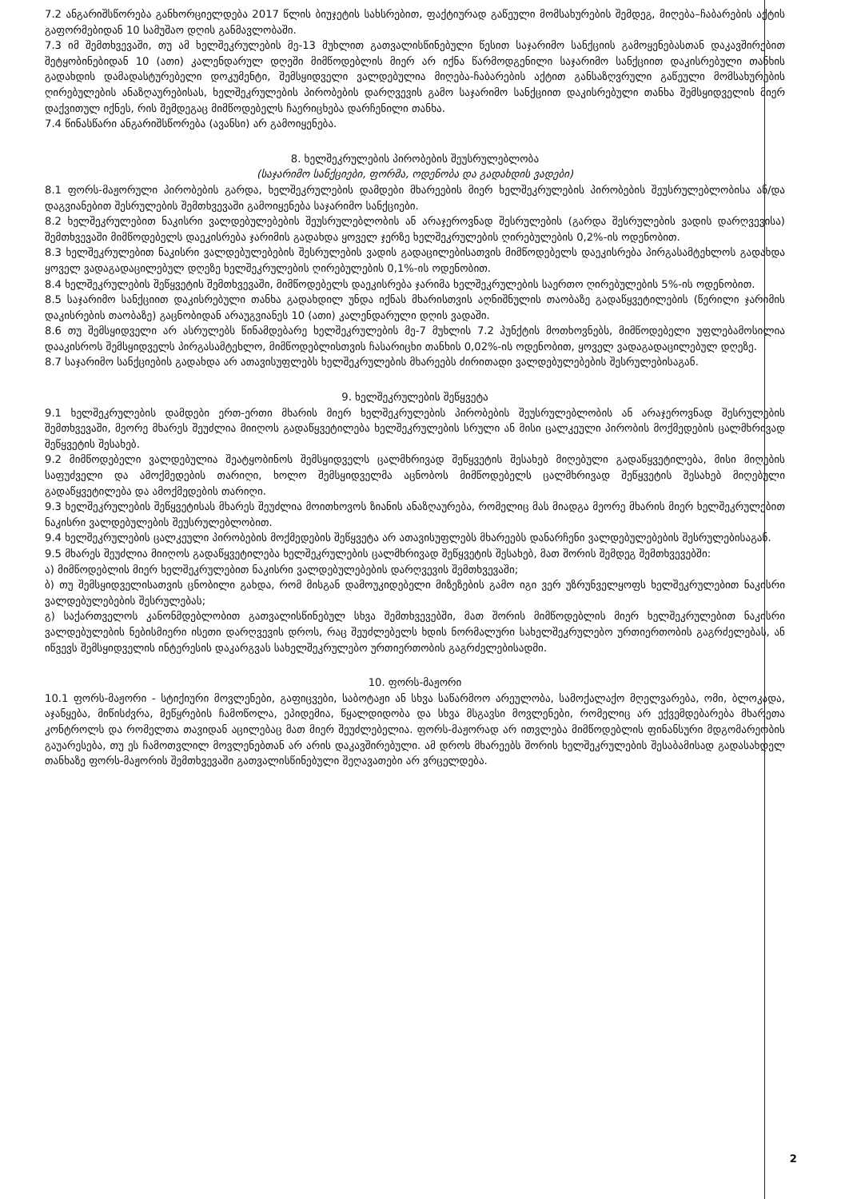7.2 ანგარიშსწორება განხორციელდება 2017 წლის ბიუჯეტის სახსრებით, ფაქტიურად გაწეული მომსახურების შემდეგ, მიღება–ჩაბარების აქტის გაფორმებიდან 10 სამუშაო დღის განმავლობაში.
7.3 იმ შემთხვევაში, თუ ამ ხელშეკრულების მე-13 მუხლით გათვალისწინებული წესით საჯარიმო სანქციის გამოყენებასთან დაკავშირებით შეტყობინებიდან 10 (ათი) კალენდარულ დღეში მიმწოდებლის მიერ არ იქნა წარმოდგენილი საჯარიმო სანქციით დაკისრებული თანხის გადახდის დამადასტურებელი დოკუმენტი, შემსყიდველი ვალდებულია მიღება-ჩაბარების აქტით განსაზღვრული გაწეული მომსახურების ღირებულების ანაზღაურებისას, ხელშეკრულების პირობების დარღვევის გამო საჯარიმო სანქციით დაკისრებული თანხა შემსყიდველის მიერ დაქვითულ იქნეს, რის შემდეგაც მიმწოდებელს ჩაერიცხება დარჩენილი თანხა.
7.4 წინასწარი ანგარიშსწორება (ავანსი) არ გამოიყენება.
8. ხელშეკრულების პირობების შეუსრულებლობა
(საჯარიმო სანქციები, ფორმა, ოდენობა და გადახდის ვადები)
8.1 ფორს-მაჟორული პირობების გარდა, ხელშეკრულების დამდები მხარეების მიერ ხელშეკრულების პირობების შეუსრულებლობისა ან/და დაგვიანებით შესრულების შემთხვევაში გამოიყენება საჯარიმო სანქციები.
8.2 ხელშეკრულებით ნაკისრი ვალდებულებების შეუსრულებლობის ან არაჯეროვნად შესრულების (გარდა შესრულების ვადის დარღვევისა) შემთხვევაში მიმწოდებელს დაეკისრება ჯარიმის გადახდა ყოველ ჯერზე ხელშეკრულების ღირებულების 0,2%-ის ოდენობით.
8.3 ხელშეკრულებით ნაკისრი ვალდებულებების შესრულების ვადის გადაცილებისათვის მიმწოდებელს დაეკისრება პირგასამტეხლოს გადახდა ყოველ ვადაგადაცილებულ დღეზე ხელშეკრულების ღირებულების 0,1%-ის ოდენობით.
8.4 ხელშეკრულების შეწყვეტის შემთხვევაში, მიმწოდებელს დაეკისრება ჯარიმა ხელშეკრულების საერთო ღირებულების 5%-ის ოდენობით.
8.5 საჯარიმო სანქციით დაკისრებული თანხა გადახდილ უნდა იქნას მხარისთვის აღნიშნულის თაობაზე გადაწყვეტილების (წერილი ჯარიმის დაკისრების თაობაზე) გაცნობიდან არაუგვიანეს 10 (ათი) კალენდარული დღის ვადაში.
8.6 თუ შემსყიდველი არ ასრულებს წინამდებარე ხელშეკრულების მე-7 მუხლის 7.2 პუნქტის მოთხოვნებს, მიმწოდებელი უფლებამოსილია დააკისროს შემსყიდველს პირგასამტეხლო, მიმწოდებლისთვის ჩასარიცხი თანხის 0,02%-ის ოდენობით, ყოველ ვადაგადაცილებულ დღეზე.
8.7 საჯარიმო სანქციების გადახდა არ ათავისუფლებს ხელშეკრულების მხარეებს ძირითადი ვალდებულებების შესრულებისაგან.
9. ხელშეკრულების შეწყვეტა
9.1 ხელშეკრულების დამდები ერთ-ერთი მხარის მიერ ხელშეკრულების პირობების შეუსრულებლობის ან არაჯეროვნად შესრულების შემთხვევაში, მეორე მხარეს შეუძლია მიიღოს გადაწყვეტილება ხელშეკრულების სრული ან მისი ცალკეული პირობის მოქმედების ცალმხრივად შეწყვეტის შესახებ.
9.2 მიმწოდებელი ვალდებულია შეატყობინოს შემსყიდველს ცალმხრივად შეწყვეტის შესახებ მიღებული გადაწყვეტილება, მისი მიღების საფუძველი და ამოქმედების თარიღი, ხოლო შემსყიდველმა აცნობოს მიმწოდებელს ცალმხრივად შეწყვეტის შესახებ მიღებული გადაწყვეტილება და ამოქმედების თარიღი.
9.3 ხელშეკრულების შეწყვეტისას მხარეს შეუძლია მოითხოვოს ზიანის ანაზღაურება, რომელიც მას მიადგა მეორე მხარის მიერ ხელშეკრულებით ნაკისრი ვალდებულების შეუსრულებლობით.
9.4 ხელშეკრულების ცალკეული პირობების მოქმედების შეწყვეტა არ ათავისუფლებს მხარეებს დანარჩენი ვალდებულებების შესრულებისაგან.
9.5 მხარეს შეუძლია მიიღოს გადაწყვეტილება ხელშეკრულების ცალმხრივად შეწყვეტის შესახებ, მათ შორის შემდეგ შემთხვევებში:
ა) მიმწოდებლის მიერ ხელშეკრულებით ნაკისრი ვალდებულებების დარღვევის შემთხვევაში;
ბ) თუ შემსყიდველისათვის ცნობილი გახდა, რომ მისგან დამოუკიდებელი მიზეზების გამო იგი ვერ უზრუნველყოფს ხელშეკრულებით ნაკისრი ვალდებულებების შესრულებას;
გ) საქართველოს კანონმდებლობით გათვალისწინებულ სხვა შემთხვევებში, მათ შორის მიმწოდებლის მიერ ხელშეკრულებით ნაკისრი ვალდებულების ნებისმიერი ისეთი დარღვევის დროს, რაც შეუძლებელს ხდის ნორმალური სახელშეკრულებო ურთიერთობის გაგრძელებას, ან იწვევს შემსყიდველის ინტერესის დაკარგვას სახელშეკრულებო ურთიერთობის გაგრძელებისადმი.
10. ფორს-მაჟორი
10.1 ფორს-მაჟორი - სტიქიური მოვლენები, გაფიცვები, საბოტაჟი ან სხვა საწარმოო არეულობა, სამოქალაქო მღელვარება, ომი, ბლოკადა, აჯანყება, მიწისძვრა, მეწყრების ჩამოწოლა, ეპიდემია, წყალდიდობა და სხვა მსგავსი მოვლენები, რომელიც არ ექვემდებარება მხარეთა კონტროლს და რომელთა თავიდან აცილებაც მათ მიერ შეუძლებელია. ფორს-მაჟორად არ ითვლება მიმწოდებლის ფინანსური მდგომარეობის გაუარესება, თუ ეს ჩამოთვლილ მოვლენებთან არ არის დაკავშირებული. ამ დროს მხარეებს შორის ხელშეკრულების შესაბამისად გადასახდელ თანხაზე ფორს-მაჟორის შემთხვევაში გათვალისწინებული შეღავათები არ ვრცელდება.
2